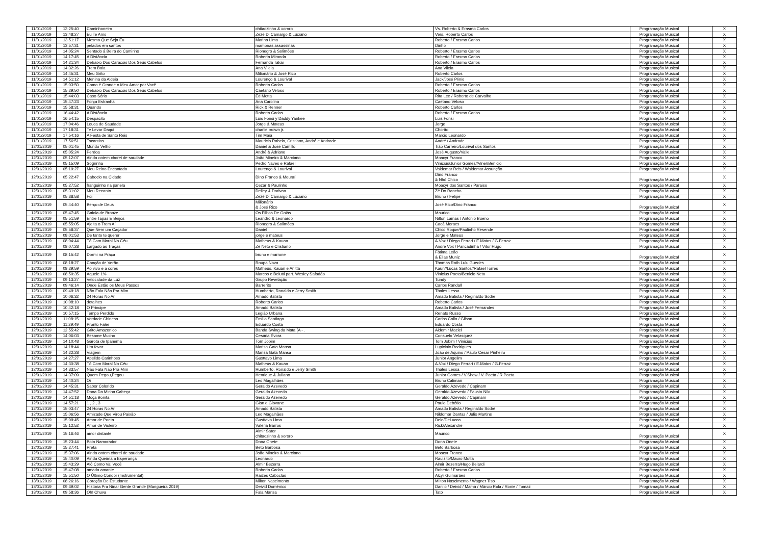| 11/01/2019 | 13:25:40 | Caminhoneiro | chitaozinho & xororo | Vs. Roberto & Erasmo Carlos | Programação Musical | | X |
| 11/01/2019 | 13:48:27 | Eu Te Amo | Zezé Di Camargo & Luciano | Vers. Roberto Carlos | Programação Musical | | X |
| 11/01/2019 | 13:51:17 | Mesmo Que Seja Eu | Marina Lima | Roberto / Erasmo Carlos | Programação Musical | | X |
| 11/01/2019 | 13:57:31 | pelados em santos | mamonas assassinas | Dinho | Programação Musical | | X |
| 11/01/2019 | 14:05:24 | Sentado á Beira do Caminho | Rionegro & Solimões | Roberto / Erasmo Carlos | Programação Musical | | X |
| 11/01/2019 | 14:17:45 | A Distância | Roberta Miranda | Roberto / Erasmo Carlos | Programação Musical | | X |
| 11/01/2019 | 14:21:34 | Debaixo Dos Caracóis Dos Seus Cabelos | Fernanda Takai | Roberto / Erasmo Carlos | Programação Musical | | X |
| 11/01/2019 | 14:32:26 | Trem Bala | Ana Vilela | Ana Vilela | Programação Musical | | X |
| 11/01/2019 | 14:45:31 | Meu Grito | Milionário & José Rico | Roberto Carlos | Programação Musical | | X |
| 11/01/2019 | 14:51:12 | Menina da Aldeia | Lourenço & Lourival | Jack/José Plinio | Programação Musical | | X |
| 11/01/2019 | 15:03:50 | Como é Grande o Meu Amor por Você | Roberto Carlos | Roberto / Erasmo Carlos | Programação Musical | | X |
| 11/01/2019 | 15:29:50 | Debaixo Dos Caracóis Dos Seus Cabelos | Caetano Veloso | Roberto / Erasmo Carlos | Programação Musical | | X |
| 11/01/2019 | 15:44:03 | Caso Sério | Ed Motta | Rita Lee / Roberto de Carvalho | Programação Musical | | X |
| 11/01/2019 | 15:47:23 | Força Estranha | Ana Carolina | Caetano Veloso | Programação Musical | | X |
| 11/01/2019 | 15:58:31 | Quando | Rick & Renner | Roberto Carlos | Programação Musical | | X |
| 11/01/2019 | 16:44:42 | A Distância | Roberto Carlos | Roberto / Erasmo Carlos | Programação Musical | | X |
| 11/01/2019 | 16:54:15 | Despacito | Luis Fonsi y Daddy Yankee | Luis Fonsi | Programação Musical | | X |
| 11/01/2019 | 17:04:46 | Louca de Saudade | Jorge & Mateus | Jorge | Programação Musical | | X |
| 11/01/2019 | 17:18:31 | Te Levar Daqui | charlie brown jr. | Chorão | Programação Musical | | X |
| 11/01/2019 | 17:54:16 | A Festa de Santo Reis | Tim Maia | Marcio Leonardo | Programação Musical | | X |
| 11/01/2019 | 17:56:51 | Tocantins | Mauricio Rabelo, Cristiano, André e Andrade | André / Andrade | Programação Musical | | X |
| 12/01/2019 | 05:01:45 | Mundo Velho | Daniel & José Camillo | Tião Carreiro/Lourival dos Santos | Programação Musical | | X |
| 12/01/2019 | 05:05:24 | Perdoa | André & Adriano | José Augusto/Valle | Programação Musical | | X |
| 12/01/2019 | 05:12:07 | Ainda ontem chorei de saudade | João Mineiro & Marciano | Moacyr Franco | Programação Musical | | X |
| 12/01/2019 | 05:15:09 | Sogrinha | Pedro Naves e Rafael | Vinicius/Junior Gomes//Vine//Benicio | Programação Musical | | X |
| 12/01/2019 | 05:19:27 | Meu Reino Encantado | Lourenço & Lourival | Valdemar Reis / Waldemar Assunção | Programação Musical | | X |
| 12/01/2019 | 05:22:47 | Caboclo na Cidade | Dino Franco & Mouraí | Dino Franco & Nhô Chico | Programação Musical | | X |
| 12/01/2019 | 05:27:52 | franguinho na panela | Cezar & Paulinho | Moacyr dos Santos / Paraiso | Programação Musical | | X |
| 12/01/2019 | 05:31:02 | Meu Recanto | Delley & Dorivan | Zé Do Rancho | Programação Musical | | X |
| 12/01/2019 | 05:38:58 | Foi | Zezé Di Camargo & Luciano | Bruno / Felipe | Programação Musical | | X |
| 12/01/2019 | 05:44:40 | Berço de Deus | Milionário & José Rico | José Rico/Dino Franco | Programação Musical | | X |
| 12/01/2019 | 05:47:45 | Gaiola de Bronze | Os Filhos De Goiás | Maurico | Programação Musical | | X |
| 12/01/2019 | 05:51:59 | Entre Tapas E Beijos | Leandro & Leonardo | Nilton Lamas / Antonio Bueno | Programação Musical | | X |
| 12/01/2019 | 05:55:05 | Ajeita o Trem Aí | Rionegro & Solimões | Cacá Moraes | Programação Musical | | X |
| 12/01/2019 | 05:58:37 | Que Nem um Caçador | Daniel | Chico Roque/Paulinho Resende | Programação Musical | | X |
| 12/01/2019 | 08:01:53 | De tanto te querer | jorge e mateus | Jorge e Mateus | Programação Musical | | X |
| 12/01/2019 | 08:04:44 | Tô Com Moral No Céu | Matheus & Kauan | A.Vox / Diego Ferrari / E.Matos / G.Ferraz | Programação Musical | | X |
| 12/01/2019 | 08:07:28 | Largado ás Traças | Zé Neto e Cristiano | André Vox / Pancadinha / Vitor Hugo | Programação Musical | | X |
| 12/01/2019 | 08:15:42 | Dormi na Praça | bruno e marrone | Fátima Leão & Elias Muniz | Programação Musical | | X |
| 12/01/2019 | 08:18:27 | Canção de Verão | Roupa Nova | Thomas Roth Lulu Guedes | Programação Musical | | X |
| 12/01/2019 | 08:29:59 | Ao vivo e a cores | Matheus, Kauan e Anitta | Kaun//Lucas Santos//Rafael Torres | Programação Musical | | X |
| 12/01/2019 | 08:50:35 | Aquele 1% | Marcos e Belutti part. Wesley Safadão | Vinicius Poeta/Benicio Neto | Programação Musical | | X |
| 12/01/2019 | 09:13:27 | Velocidade da Luz | Grupo Revelação | Tundy | Programação Musical | | X |
| 12/01/2019 | 09:46:14 | Onde Estão os Meus Passos | Barrerito | Carlos Randall | Programação Musical | | X |
| 12/01/2019 | 09:49:18 | Não Fala Não Pra Mim | Humberto, Ronaldo e Jerry Smith | Thales Lessa | Programação Musical | | X |
| 12/01/2019 | 10:06:32 | 24 Horas No Ar | Amado Batista | Amado Batista / Reginaldo Sodré | Programação Musical | | X |
| 12/01/2019 | 10:08:10 | detalhes | Roberto Carlos | Roberto Carlos | Programação Musical | | X |
| 12/01/2019 | 10:42:18 | O Principe | Amado Batista | Amado Batista / José Fernandes | Programação Musical | | X |
| 12/01/2019 | 10:57:15 | Tempo Perdido | Legião Urbana | Renato Russo | Programação Musical | | X |
| 12/01/2019 | 11:08:15 | Verdade Chinesa | Emilio Santiago | Carlos Colla / Gilson | Programação Musical | | X |
| 12/01/2019 | 11:29:49 | Pronto Falei | Eduardo Costa | Eduardo Costa | Programação Musical | | X |
| 12/01/2019 | 12:55:42 | Grito Amazonico | Banda Swing da Mata (A - . | Aldemir Maciel | Programação Musical | | X |
| 12/01/2019 | 14:06:03 | Besame Mucho | Cesária Évora | Consuelo Velasquez | Programação Musical | | X |
| 12/01/2019 | 14:10:48 | Garota de Ipanema | Tom Jobim | Tom Jobim / Vinicius | Programação Musical | | X |
| 12/01/2019 | 14:18:44 | Um favor | Marisa Gata Mansa | Lupicinio Rodrigues | Programação Musical | | X |
| 12/01/2019 | 14:22:28 | Viagem | Marisa Gata Mansa | João de Aquino / Paulo Cesar Pinheiro | Programação Musical | | X |
| 12/01/2019 | 14:27:27 | Apelido Carinhoso | Gusttavo Lima | Junior Angelim | Programação Musical | | X |
| 12/01/2019 | 14:30:38 | Tô Com Moral No Céu | Matheus & Kauan | A.Vox / Diego Ferrari / E.Matos / G.Ferraz | Programação Musical | | X |
| 12/01/2019 | 14:33:57 | Não Fala Não Pra Mim | Humberto, Ronaldo e Jerry Smith | Thales Lessa | Programação Musical | | X |
| 12/01/2019 | 14:37:09 | Quem Pegou,Pegou | Henrique & Juliano | Junior Gomes / V.Show / V. Poeta / R.Poeta | Programação Musical | | X |
| 12/01/2019 | 14:40:24 | Oi | Leo Magalhães | Bruno Caliman | Programação Musical | | X |
| 12/01/2019 | 14:45:31 | Sabor Colorido | Geraldo Azevedo | Geraldo Azevedo / Capinam | Programação Musical | | X |
| 12/01/2019 | 14:47:52 | Dona Da Minha Cabeça | Geraldo Azevedo | Geraldo Azevedo / Fausto Nilo | Programação Musical | | X |
| 12/01/2019 | 14:51:18 | Moça Bonita | Geraldo Azevedo | Geraldo Azevedo / Capinam | Programação Musical | | X |
| 12/01/2019 | 14:57:21 | 1 , 2 , 3 | Gian e Giovane | Paulo Debétio | Programação Musical | | X |
| 12/01/2019 | 15:03:47 | 24 Horas No Ar | Amado Batista | Amado Batista / Reginaldo Sodré | Programação Musical | | X |
| 12/01/2019 | 15:06:56 | Amizade Que Virou Paixão | Leo Magalhães | Nildomar Dantas / Julio Martins | Programação Musical | | X |
| 12/01/2019 | 15:09:45 | Amor de Poeta | Gusttavo Lima | Dele/DeLucca | Programação Musical | | X |
| 12/01/2019 | 15:12:52 | Amor de Violeiro | Valéria Barros | Rick/Alexandre | Programação Musical | | X |
| 12/01/2019 | 15:16:46 | amor distante | Almir Sater chitaozinho & xororo | Maurico | Programação Musical | | X |
| 12/01/2019 | 15:23:44 | Boto Namorador | Dona Onete | Dona Onete | Programação Musical | | X |
| 12/01/2019 | 15:27:41 | Preta | Beto Barbosa | Beto Barbosa | Programação Musical | | X |
| 12/01/2019 | 15:37:06 | Ainda ontem chorei de saudade | João Mineiro & Marciano | Moacyr Franco | Programação Musical | | X |
| 12/01/2019 | 15:40:09 | Ainda Queima a Esperança | Leonardo | Raulzito/Mauro Motta | Programação Musical | | X |
| 12/01/2019 | 15:43:29 | Alô Como Vai Você | Almir Bezerra | Almir Bezerra/Hugo Belardi | Programação Musical | | X |
| 12/01/2019 | 15:47:08 | amada amante | Roberto Carlos | Roberto / Erasmo Carlos | Programação Musical | | X |
| 12/01/2019 | 15:51:50 | O Último Condor (Instrumental) | Raizes Caboclas | Alcyr Guimarães | Programação Musical | | X |
| 13/01/2019 | 08:26:16 | Coração De Estudante | Milton Nascimento | Milton Nascimento / Wagner Tiso | Programação Musical | | X |
| 13/01/2019 | 09:39:02 | História Pra Ninar Gente Grande (Mangueira 2019) | Deivid Domênico | Danilo / Deivid / Mamá / Márcio Rola / Ronie / Tomaz | Programação Musical | | X |
| 13/01/2019 | 09:58:36 | Oh! Chuva | Fala Mansa | Tato | Programação Musical | | X |